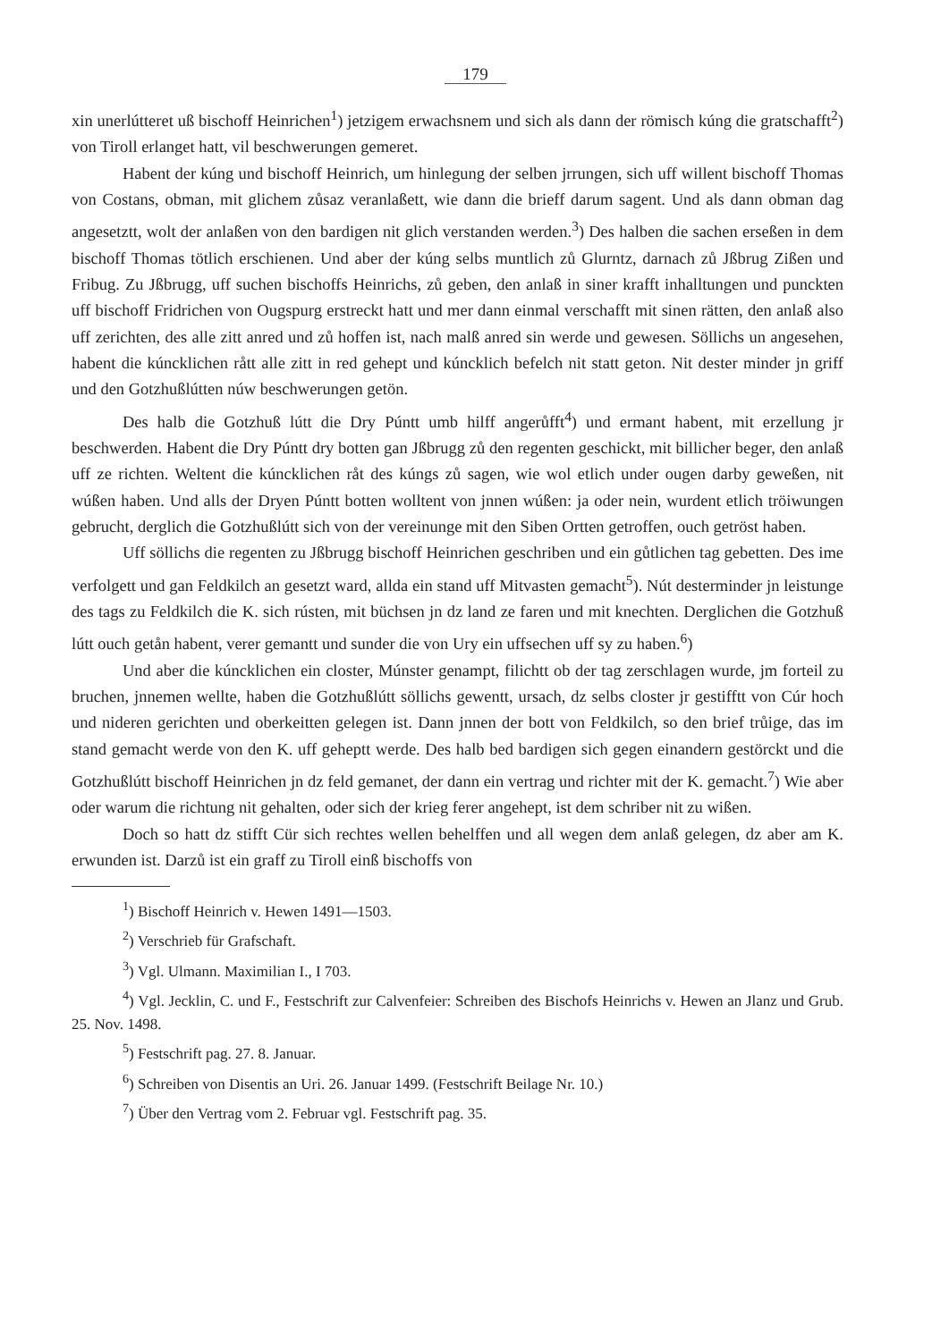179
xin unerlútteret uß bischoff Heinrichen<sup>1</sup>) jetzigem erwachsnem und sich als dann der römisch kúng die gratschafft<sup>2</sup>) von Tiroll erlanget hatt, vil beschwerungen gemeret.
Habent der kúng und bischoff Heinrich, um hinlegung der selben jrrungen, sich uff willent bischoff Thomas von Costans, obman, mit glichem zůsaz veranlaßett, wie dann die brieff darum sagent. Und als dann obman dag angesetztt, wolt der anlaßen von den bardigen nit glich verstanden werden.<sup>3</sup>) Des halben die sachen erseßen in dem bischoff Thomas tötlich erschienen. Und aber der kúng selbs muntlich zů Glurntz, darnach zů Jßbrug Zißen und Fribug. Zu Jßbrugg, uff suchen bischoffs Heinrichs, zů geben, den anlaß in siner krafft inhalltungen und punckten uff bischoff Fridrichen von Ougspurg erstreckt hatt und mer dann einmal verschafft mit sinen rätten, den anlaß also uff zerichten, des alle zitt anred und zů hoffen ist, nach malß anred sin werde und gewesen. Söllichs un angesehen, habent die kúncklichen rått alle zitt in red gehept und kúncklich befelch nit statt geton. Nit dester minder jn griff und den Gotzhußlútten núw beschwerungen getön.
Des halb die Gotzhuß lútt die Dry Púntt umb hilff angerůfft<sup>4</sup>) und ermant habent, mit erzellung jr beschwerden. Habent die Dry Púntt dry botten gan Jßbrugg zů den regenten geschickt, mit billicher beger, den anlaß uff ze richten. Weltent die kúncklichen råt des kúngs zů sagen, wie wol etlich under ougen darby geweßen, nit wúßen haben. Und alls der Dryen Púntt botten wolltent von jnnen wúßen: ja oder nein, wurdent etlich tröiwungen gebrucht, derglich die Gotzhußlútt sich von der vereinunge mit den Siben Ortten getroffen, ouch getröst haben.
Uff söllichs die regenten zu Jßbrugg bischoff Heinrichen geschriben und ein gůtlichen tag gebetten. Des ime verfolgett und gan Feldkilch an gesetzt ward, allda ein stand uff Mitvasten gemacht<sup>5</sup>). Nút desterminder jn leistunge des tags zu Feldkilch die K. sich rústen, mit büchsen jn dz land ze faren und mit knechten. Derglichen die Gotzhuß lútt ouch getån habent, verer gemantt und sunder die von Ury ein uffsechen uff sy zu haben.<sup>6</sup>)
Und aber die kúncklichen ein closter, Múnster genampt, filichtt ob der tag zerschlagen wurde, jm forteil zu bruchen, jnnemen wellte, haben die Gotzhußlútt söllichs gewentt, ursach, dz selbs closter jr gestifftt von Cúr hoch und nideren gerichten und oberkeitten gelegen ist. Dann jnnen der bott von Feldkilch, so den brief trůige, das im stand gemacht werde von den K. uff geheptt werde. Des halb bed bardigen sich gegen einandern gestörckt und die Gotzhußlútt bischoff Heinrichen jn dz feld gemanet, der dann ein vertrag und richter mit der K. gemacht.<sup>7</sup>) Wie aber oder warum die richtung nit gehalten, oder sich der krieg ferer angehept, ist dem schriber nit zu wißen.
Doch so hatt dz stifft Cür sich rechtes wellen behelffen und all wegen dem anlaß gelegen, dz aber am K. erwunden ist. Darzů ist ein graff zu Tiroll einß bischoffs von
<sup>1</sup>) Bischoff Heinrich v. Hewen 1491—1503.
<sup>2</sup>) Verschrieb für Grafschaft.
<sup>3</sup>) Vgl. Ulmann. Maximilian I., I 703.
<sup>4</sup>) Vgl. Jecklin, C. und F., Festschrift zur Calvenfeier: Schreiben des Bischofs Heinrichs v. Hewen an Jlanz und Grub. 25. Nov. 1498.
<sup>5</sup>) Festschrift pag. 27. 8. Januar.
<sup>6</sup>) Schreiben von Disentis an Uri. 26. Januar 1499. (Festschrift Beilage Nr. 10.)
<sup>7</sup>) Über den Vertrag vom 2. Februar vgl. Festschrift pag. 35.